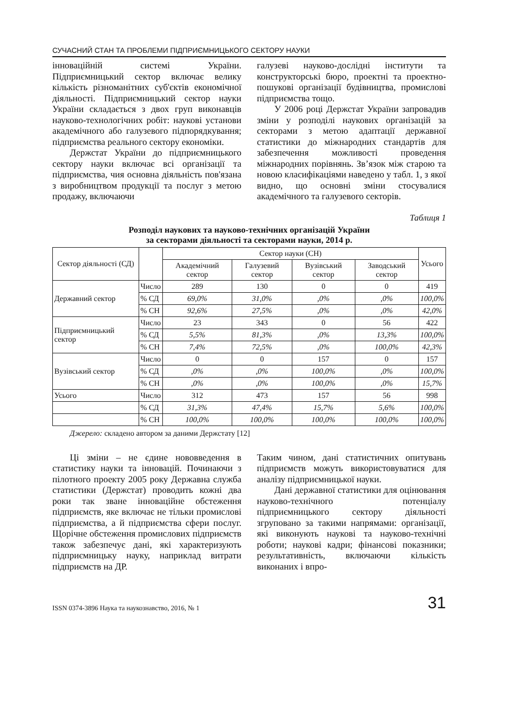СУЧАСНИЙ СТАН ТА ПРОБЛЕМИ ПІДПРИЄМНИЦЬКОГО СЕКТОРУ НАУКИ
інноваційній системі України. Підприємницький сектор включає велику кількість різноманітних суб'єктів економічної діяльності. Підприємницький сектор науки України складається з двох груп виконавців науково-технологічних робіт: наукові установи академічного або галузевого підпорядкування; підприємства реального сектору економіки.
Держстат України до підприємницького сектору науки включає всі організації та підприємства, чия основна діяльність пов'язана з виробництвом продукції та послуг з метою продажу, включаючи
галузеві науково-дослідні інститути та конструкторські бюро, проектні та проектно-пошукові організації будівництва, промислові підприємства тощо.
У 2006 році Держстат України запровадив зміни у розподілі наукових організацій за секторами з метою адаптації державної статистики до міжнародних стандартів для забезпечення можливості проведення міжнародних порівнянь. Зв’язок між старою та новою класифікаціями наведено у табл. 1, з якої видно, що основні зміни стосувалися академічного та галузевого секторів.
Таблиця 1
Розподіл наукових та науково-технічних організацій України
за секторами діяльності та секторами науки, 2014 р.
| Сектор діяльності (СД) | | Сектор науки (СН) | | | | Усього |
| --- | --- | --- | --- | --- | --- | --- |
| | | Академічний сектор | Галузевий сектор | Вузівський сектор | Заводський сектор | |
| Державний сектор | Число | 289 | 130 | 0 | 0 | 419 |
| | % СД | 69,0% | 31,0% | ,0% | ,0% | 100,0% |
| | % СН | 92,6% | 27,5% | ,0% | ,0% | 42,0% |
| Підприємницький сектор | Число | 23 | 343 | 0 | 56 | 422 |
| | % СД | 5,5% | 81,3% | ,0% | 13,3% | 100,0% |
| | % СН | 7,4% | 72,5% | ,0% | 100,0% | 42,3% |
| Вузівський сектор | Число | 0 | 0 | 157 | 0 | 157 |
| | % СД | ,0% | ,0% | 100,0% | ,0% | 100,0% |
| | % СН | ,0% | ,0% | 100,0% | ,0% | 15,7% |
| Усього | Число | 312 | 473 | 157 | 56 | 998 |
| | % СД | 31,3% | 47,4% | 15,7% | 5,6% | 100,0% |
| | % СН | 100,0% | 100,0% | 100,0% | 100,0% | 100,0% |
Джерело: складено автором за даними Держстату [12]
Ці зміни – не єдине нововведення в статистику науки та інновацій. Починаючи з пілотного проекту 2005 року Державна служба статистики (Держстат) проводить кожні два роки так зване інноваційне обстеження підприємств, яке включає не тільки промислові підприємства, а й підприємства сфери послуг. Щорічне обстеження промислових підприємств також забезпечує дані, які характеризують підприємницьку науку, наприклад витрати підприємств на ДР.
Таким чином, дані статистичних опитувань підприємств можуть використовуватися для аналізу підприємницької науки.
Дані державної статистики для оцінювання науково-технічного потенціалу підприємницького сектору діяльності згруповано за такими напрямами: організації, які виконують наукові та науково-технічні роботи; наукові кадри; фінансові показники; результативність, включаючи кількість виконаних і впро-
ISSN 0374-3896 Наука та наукознавство, 2016, № 1 31